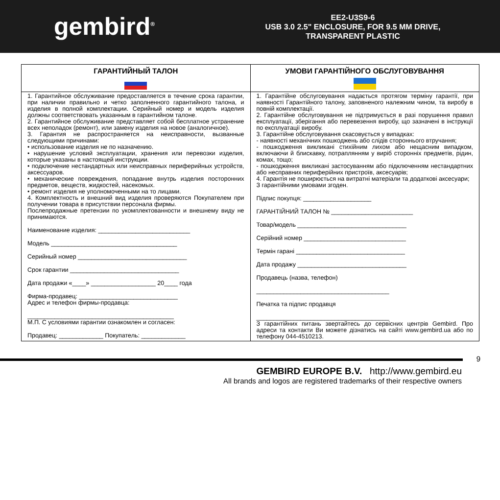gembird<sup>®</sup>
EE2-U3S9-6
USB 3.0 2.5" ENCLOSURE, FOR 9.5 MM DRIVE,
TRANSPARENT PLASTIC
| ГАРАНТИЙНЫЙ ТАЛОН | УМОВИ ГАРАНТІЙНОГО ОБСЛУГОВУВАННЯ |
| --- | --- |
| 1. Гарантийное обслуживание предоставляется в течение срока гарантии, при наличии правильно и четко заполненного гарантийного талона, и изделия в полной комплектации. Серийный номер и модель изделия должны соответствовать указанным в гарантийном талоне. 2. Гарантийное обслуживание представляет собой бесплатное устранение всех неполадок (ремонт), или замену изделия на новое (аналогичное). 3. Гарантия не распространяется на неисправности, вызванные следующими причинами: • использование изделия не по назначению. • нарушение условий эксплуатации, хранения или перевозки изделия, которые указаны в настоящей инструкции. • подключение нестандартных или неисправных периферийных устройств, аксессуаров. • механические повреждения, попадание внутрь изделия посторонних предметов, веществ, жидкостей, насекомых. • ремонт изделия не уполномоченными на то лицами. 4. Комплектность и внешний вид изделия проверяются Покупателем при получении товара в присутствии персонала фирмы. Послепродажные претензии по укомплектованности и внешнему виду не принимаются. Наименование изделия: ___________________________ Модель _____________________________________ Серийный номер ________________________________ Срок гарантии ________________________________ Дата продажи «____» ___________________ 20____ года Фирма-продавец: _____________________________ Адрес и телефон фирмы-продавца: ___________________________________________ М.П. С условиями гарантии ознакомлен и согласен: Продавец: _____________ Покупатель: _____________ | 1. Гарантійне обслуговування надається протягом терміну гарантії, при наявності Гарантійного талону, заповненого належним чином, та виробу в повній комплектації. 2. Гарантійне обслуговування не підтримується в разі порушення правил експлуатації, зберігання або перевезення виробу, що зазначені в інструкції по експлуатації виробу. 3. Гарантійне обслуговування скасовується у випадках: - наявності механічних пошкоджень або слідів стороннього втручання; - пошкодження викликані стихійним лихом або нещасним випадком, включаючи й блискавку, потраплянням у виріб сторонніх предметів, рідин, комах, тощо; - пошкодження викликані застосуванням або підключенням нестандартних або несправних периферійних пристроїв, аксесуарів; 4. Гарантія не поширюється на витратні матеріали та додаткові аксесуари; З гарантійними умовами згоден. Підпис покупця: ____________________ ГАРАНТІЙНИЙ ТАЛОН № ________________________ Товар/модель ________________________________ Серійний номер ______________________________ Термін гарані ________________________________ Дата продажу ________________________________ Продавець (назва, телефон) _______________________________________ Печатка та підпис продавця _______________________________________ З гарантійних питань звертайтесь до сервісних центрів Gembird. Про адреси та контакти Ви можете дізнатись на сайті www.gembird.ua або по телефону 044-4510213. |
9
GEMBIRD EUROPE B.V. http://www.gembird.eu
All brands and logos are registered trademarks of their respective owners